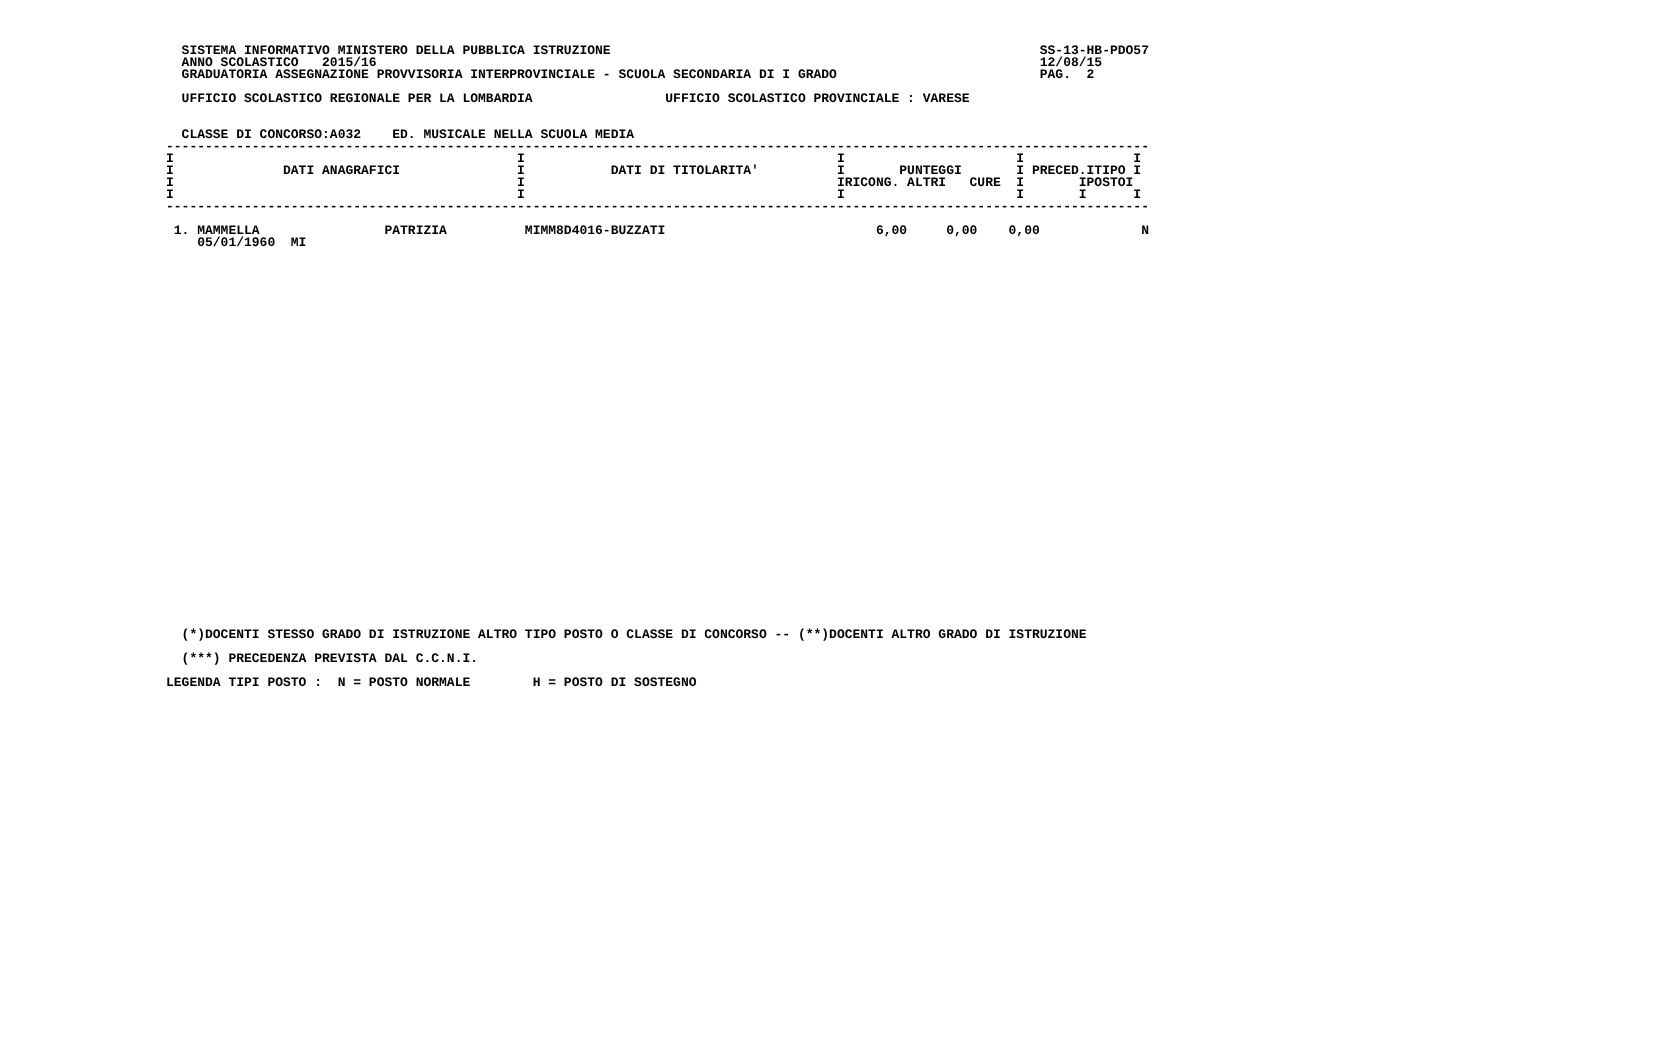SISTEMA INFORMATIVO MINISTERO DELLA PUBBLICA ISTRUZIONE                                                       SS-13-HB-PDO57
  ANNO SCOLASTICO   2015/16                                                                                     12/08/15
  GRADUATORIA ASSEGNAZIONE PROVVISORIA INTERPROVINCIALE - SCUOLA SECONDARIA DI I GRADO                          PAG.  2

  UFFICIO SCOLASTICO REGIONALE PER LA LOMBARDIA                 UFFICIO SCOLASTICO PROVINCIALE : VARESE


  CLASSE DI CONCORSO:A032    ED. MUSICALE NELLA SCUOLA MEDIA
------------------------------------------------------------------------------------------------------------------------------
I                                            I                                        I                      I              I
I              DATI ANAGRAFICI               I           DATI DI TITOLARITA'          I       PUNTEGGI       I PRECED.ITIPO I
I                                            I                                        IRICONG. ALTRI   CURE  I       IPOSTOI
I                                            I                                        I                      I       I      I
------------------------------------------------------------------------------------------------------------------------------

 1. MAMMELLA                PATRIZIA          MIMM8D4016-BUZZATI                           6,00     0,00    0,00             N
    05/01/1960  MI
  (*)DOCENTI STESSO GRADO DI ISTRUZIONE ALTRO TIPO POSTO O CLASSE DI CONCORSO -- (**)DOCENTI ALTRO GRADO DI ISTRUZIONE

  (***) PRECEDENZA PREVISTA DAL C.C.N.I.

LEGENDA TIPI POSTO :  N = POSTO NORMALE        H = POSTO DI SOSTEGNO